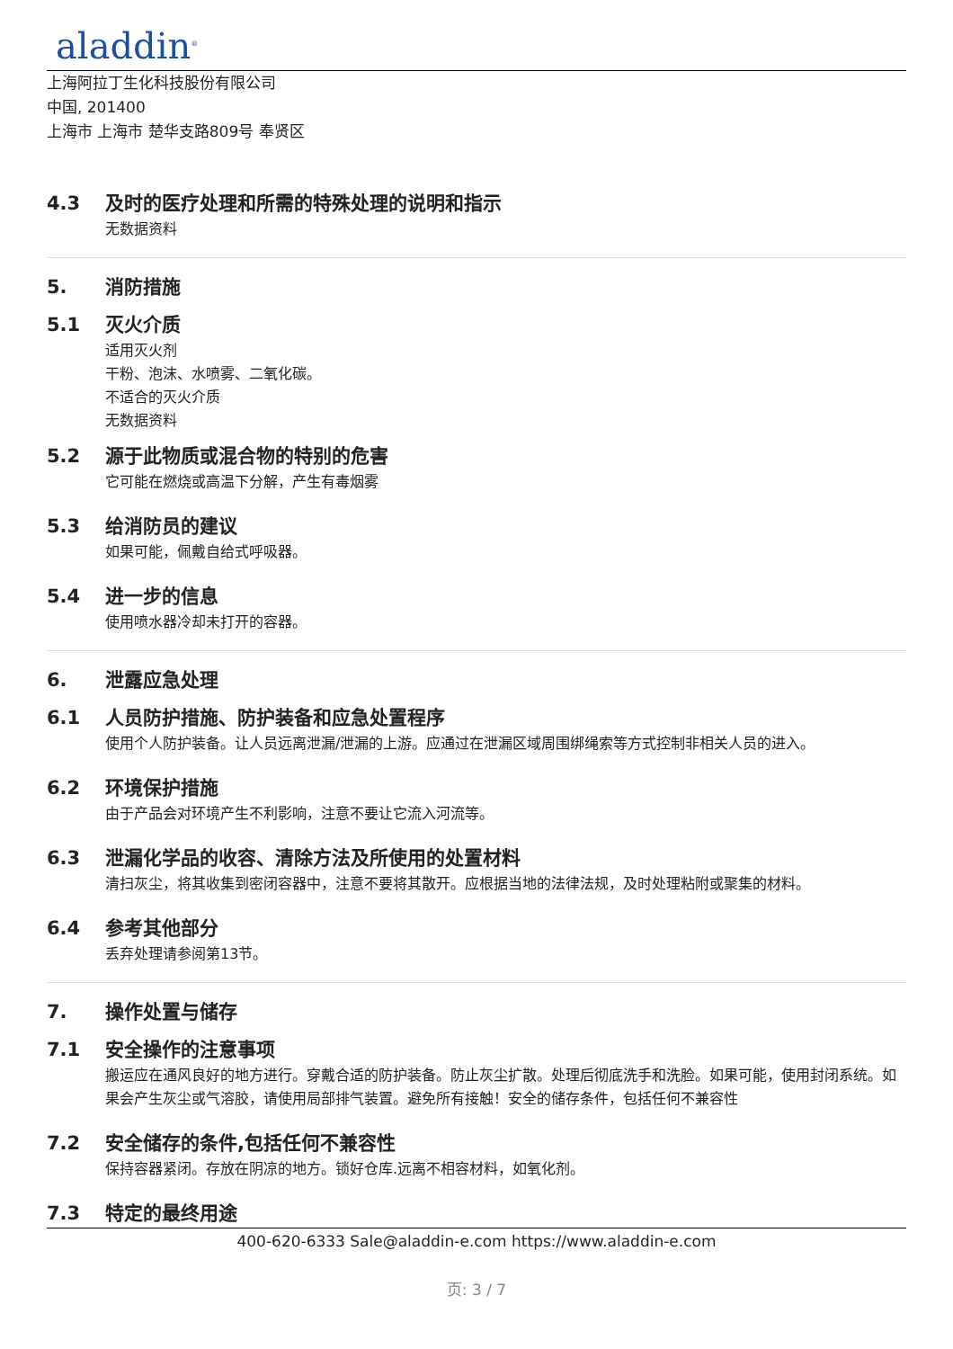aladdin<sup>®</sup>
上海阿拉丁生化科技股份有限公司
中国, 201400
上海市 上海市 楚华支路809号 奉贤区
4.3 及时的医疗处理和所需的特殊处理的说明和指示
无数据资料
5. 消防措施
5.1 灭火介质
适用灭火剂
干粉、泡沫、水喷雾、二氧化碳。
不适合的灭火介质
无数据资料
5.2 源于此物质或混合物的特别的危害
它可能在燃烧或高温下分解，产生有毒烟雾
5.3 给消防员的建议
如果可能，佩戴自给式呼吸器。
5.4 进一步的信息
使用喷水器冷却未打开的容器。
6. 泄露应急处理
6.1 人员防护措施、防护装备和应急处置程序
使用个人防护装备。让人员远离泄漏/泄漏的上游。应通过在泄漏区域周围绑绳索等方式控制非相关人员的进入。
6.2 环境保护措施
由于产品会对环境产生不利影响，注意不要让它流入河流等。
6.3 泄漏化学品的收容、清除方法及所使用的处置材料
清扫灰尘，将其收集到密闭容器中，注意不要将其散开。应根据当地的法律法规，及时处理粘附或聚集的材料。
6.4 参考其他部分
丢弃处理请参阅第13节。
7. 操作处置与储存
7.1 安全操作的注意事项
搬运应在通风良好的地方进行。穿戴合适的防护装备。防止灰尘扩散。处理后彻底洗手和洗脸。如果可能，使用封闭系统。如果会产生灰尘或气溶胶，请使用局部排气装置。避免所有接触！安全的储存条件，包括任何不兼容性
7.2 安全储存的条件,包括任何不兼容性
保持容器紧闭。存放在阴凉的地方。锁好仓库.远离不相容材料，如氧化剂。
7.3 特定的最终用途
400-620-6333 Sale@aladdin-e.com https://www.aladdin-e.com
页: 3 / 7